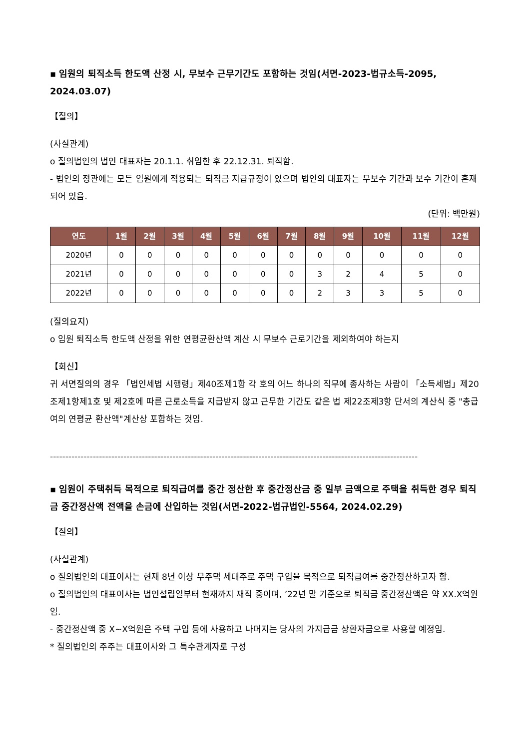▪ 임원의 퇴직소득 한도액 산정 시, 무보수 근무기간도 포함하는 것임(서면-2023-법규소득-2095, 2024.03.07)
【질의】
(사실관계)
o 질의법인의 법인 대표자는 20.1.1. 취임한 후 22.12.31. 퇴직함.
- 법인의 정관에는 모든 임원에게 적용되는 퇴직금 지급규정이 있으며 법인의 대표자는 무보수 기간과 보수 기간이 혼재되어 있음.
(단위: 백만원)
| 연도 | 1월 | 2월 | 3월 | 4월 | 5월 | 6월 | 7월 | 8월 | 9월 | 10월 | 11월 | 12월 |
| --- | --- | --- | --- | --- | --- | --- | --- | --- | --- | --- | --- | --- |
| 2020년 | 0 | 0 | 0 | 0 | 0 | 0 | 0 | 0 | 0 | 0 | 0 | 0 |
| 2021년 | 0 | 0 | 0 | 0 | 0 | 0 | 0 | 3 | 2 | 4 | 5 | 0 |
| 2022년 | 0 | 0 | 0 | 0 | 0 | 0 | 0 | 2 | 3 | 3 | 5 | 0 |
(질의요지)
o 임원 퇴직소득 한도액 산정을 위한 연평균환산액 계산 시 무보수 근로기간을 제외하여야 하는지
【회신】
귀 서면질의의 경우 「법인세법 시행령」제40조제1항 각 호의 어느 하나의 직무에 종사하는 사람이 「소득세법」제20조제1항제1호 및 제2호에 따른 근로소득을 지급받지 않고 근무한 기간도 같은 법 제22조제3항 단서의 계산식 중 "총급여의 연평균 환산액"계산상 포함하는 것임.
------------------------------------------------------------------------------------------------------------------------
▪ 임원이 주택취득 목적으로 퇴직급여를 중간 정산한 후 중간정산금 중 일부 금액으로 주택을 취득한 경우 퇴직금 중간정산액 전액을 손금에 산입하는 것임(서면-2022-법규법인-5564, 2024.02.29)
【질의】
(사실관계)
o 질의법인의 대표이사는 현재 8년 이상 무주택 세대주로 주택 구입을 목적으로 퇴직급여를 중간정산하고자 함.
o 질의법인의 대표이사는 법인설립일부터 현재까지 재직 중이며, ’22년 말 기준으로 퇴직금 중간정산액은 약 XX.X억원임.
- 중간정산액 중 X~X억원은 주택 구입 등에 사용하고 나머지는 당사의 가지급금 상환자금으로 사용할 예정임.
* 질의법인의 주주는 대표이사와 그 특수관계자로 구성